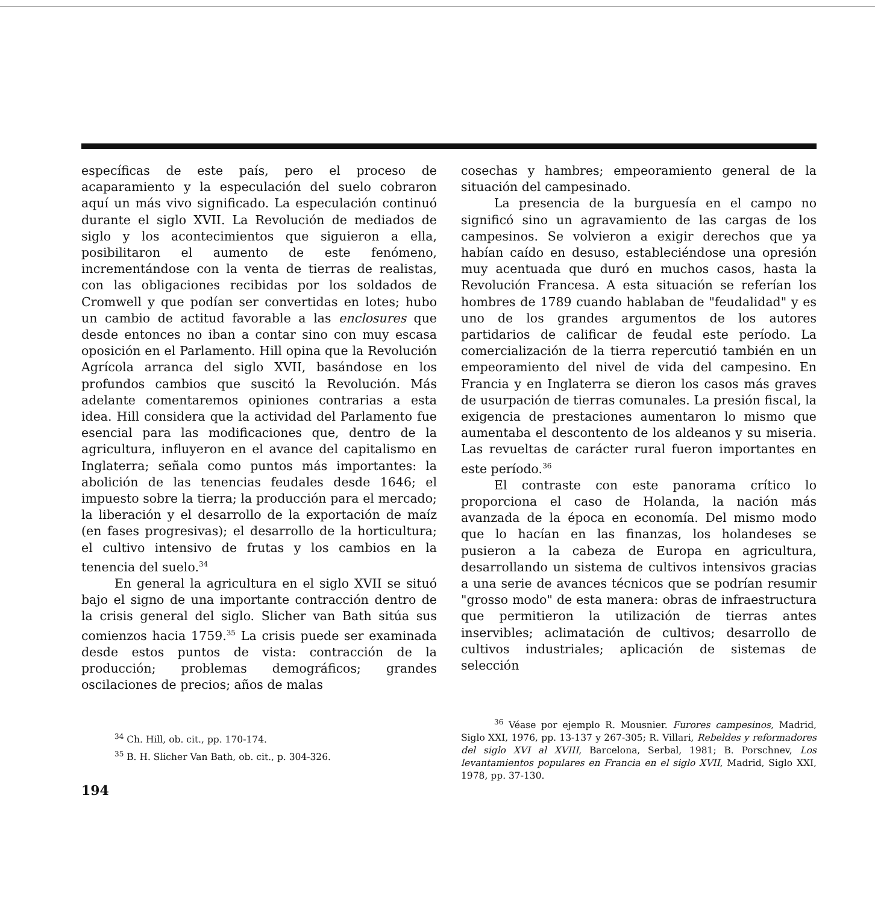específicas de este país, pero el proceso de acaparamiento y la especulación del suelo cobraron aquí un más vivo significado. La especulación continuó durante el siglo XVII. La Revolución de mediados de siglo y los acontecimientos que siguieron a ella, posibilitaron el aumento de este fenómeno, incrementándose con la venta de tierras de realistas, con las obligaciones recibidas por los soldados de Cromwell y que podían ser convertidas en lotes; hubo un cambio de actitud favorable a las enclosures que desde entonces no iban a contar sino con muy escasa oposición en el Parlamento. Hill opina que la Revolución Agrícola arranca del siglo XVII, basándose en los profundos cambios que suscitó la Revolución. Más adelante comentaremos opiniones contrarias a esta idea. Hill considera que la actividad del Parlamento fue esencial para las modificaciones que, dentro de la agricultura, influyeron en el avance del capitalismo en Inglaterra; señala como puntos más importantes: la abolición de las tenencias feudales desde 1646; el impuesto sobre la tierra; la producción para el mercado; la liberación y el desarrollo de la exportación de maíz (en fases progresivas); el desarrollo de la horticultura; el cultivo intensivo de frutas y los cambios en la tenencia del suelo.<sup>34</sup>
En general la agricultura en el siglo XVII se situó bajo el signo de una importante contracción dentro de la crisis general del siglo. Slicher van Bath sitúa sus comienzos hacia 1759.<sup>35</sup> La crisis puede ser examinada desde estos puntos de vista: contracción de la producción; problemas demográficos; grandes oscilaciones de precios; años de malas
<sup>34</sup> Ch. Hill, ob. cit., pp. 170-174.
<sup>35</sup> B. H. Slicher Van Bath, ob. cit., p. 304-326.
194
cosechas y hambres; empeoramiento general de la situación del campesinado.
La presencia de la burguesía en el campo no significó sino un agravamiento de las cargas de los campesinos. Se volvieron a exigir derechos que ya habían caído en desuso, estableciéndose una opresión muy acentuada que duró en muchos casos, hasta la Revolución Francesa. A esta situación se referían los hombres de 1789 cuando hablaban de "feudalidad" y es uno de los grandes argumentos de los autores partidarios de calificar de feudal este período. La comercialización de la tierra repercutió también en un empeoramiento del nivel de vida del campesino. En Francia y en Inglaterra se dieron los casos más graves de usurpación de tierras comunales. La presión fiscal, la exigencia de prestaciones aumentaron lo mismo que aumentaba el descontento de los aldeanos y su miseria. Las revueltas de carácter rural fueron importantes en este período.<sup>36</sup>
El contraste con este panorama crítico lo proporciona el caso de Holanda, la nación más avanzada de la época en economía. Del mismo modo que lo hacían en las finanzas, los holandeses se pusieron a la cabeza de Europa en agricultura, desarrollando un sistema de cultivos intensivos gracias a una serie de avances técnicos que se podrían resumir "grosso modo" de esta manera: obras de infraestructura que permitieron la utilización de tierras antes inservibles; aclimatación de cultivos; desarrollo de cultivos industriales; aplicación de sistemas de selección
<sup>36</sup> Véase por ejemplo R. Mousnier. Furores campesinos, Madrid, Siglo XXI, 1976, pp. 13-137 y 267-305; R. Villari, Rebeldes y reformadores del siglo XVI al XVIII, Barcelona, Serbal, 1981; B. Porschnev, Los levantamientos populares en Francia en el siglo XVII, Madrid, Siglo XXI, 1978, pp. 37-130.